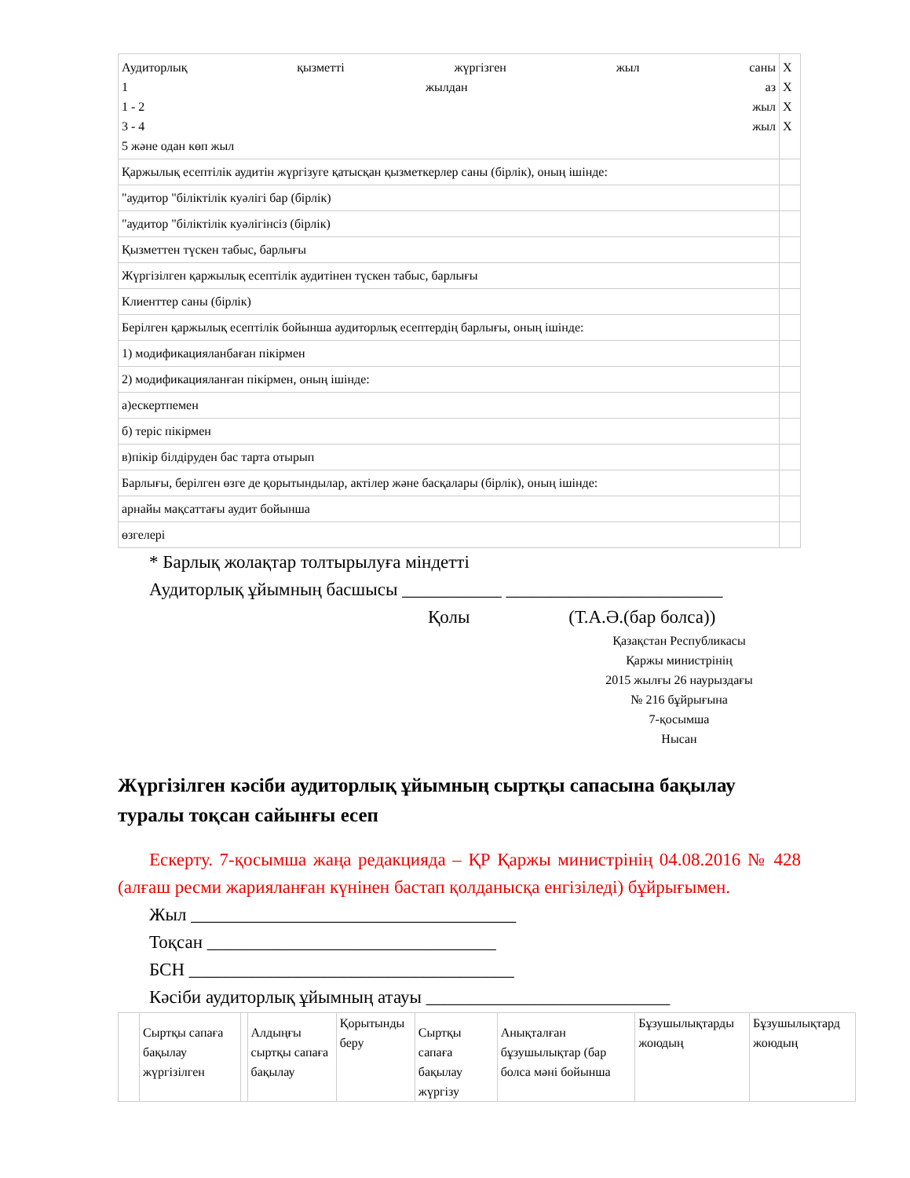| Аудиторлық қызметті жүргізген жыл саны 1 жылдан аз 1 - 2 жыл 3 - 4 жыл 5 және одан көп жыл | X X X X |
| Қаржылық есептілік аудитін жүргізуге қатысқан қызметкерлер саны (бірлік), оның ішінде: | |
| "аудитор "біліктілік куәлігі бар (бірлік) | |
| "аудитор "біліктілік куәлігінсіз (бірлік) | |
| Қызметтен түскен табыс, барлығы | |
| Жүргізілген қаржылық есептілік аудитінен түскен табыс, барлығы | |
| Клиенттер саны (бірлік) | |
| Берілген қаржылық есептілік бойынша аудиторлық есептердің барлығы, оның ішінде: | |
| 1) модификацияланбаған пікірмен | |
| 2) модификацияланған пікірмен, оның ішінде: | |
| а)ескертпемен | |
| б) теріс пікірмен | |
| в)пікір білдіруден бас тарта отырып | |
| Барлығы, берілген өзге де қорытындылар, актілер және басқалары (бірлік), оның ішінде: | |
| арнайы мақсаттағы аудит бойынша | |
| өзгелері | |
* Барлық жолақтар толтырылуға міндетті
Аудиторлық ұйымның басшысы ___________ ________________________
Қолы (Т.А.Ә.(бар болса))
Қазақстан Республикасы
Қаржы министрінің
2015 жылғы 26 наурыздағы
№ 216 бұйрығына
7-қосымша
Нысан
Жүргізілген кәсіби аудиторлық ұйымның сыртқы сапасына бақылау туралы тоқсан сайынғы есеп
Ескерту. 7-қосымша жаңа редакцияда – ҚР Қаржы министрінің 04.08.2016 № 428 (алғаш ресми жарияланған күнінен бастап қолданысқа енгізіледі) бұйрығымен.
Жыл ____________________________________
Тоқсан ________________________________
БСН ____________________________________
Кәсіби аудиторлық ұйымның атауы ___________________________
| | Сыртқы сапаға бақылау жүргізілген | | Алдыңғы сыртқы сапаға бақылау | Қорытынды беру | Сыртқы сапаға бақылау жүргізу | Анықталған бұзушылықтар (бар болса мәні бойынша | Бұзушылықтарды жоюдың | Бұзушылықтард жоюдың |